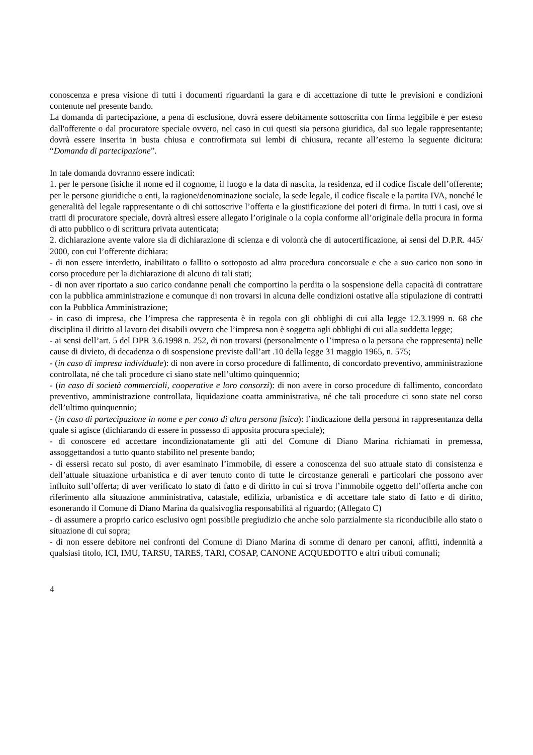conoscenza e presa visione di tutti i documenti riguardanti la gara e di accettazione di tutte le previsioni e condizioni contenute nel presente bando.
La domanda di partecipazione, a pena di esclusione, dovrà essere debitamente sottoscritta con firma leggibile e per esteso dall'offerente o dal procuratore speciale ovvero, nel caso in cui questi sia persona giuridica, dal suo legale rappresentante; dovrà essere inserita in busta chiusa e controfirmata sui lembi di chiusura, recante all’esterno la seguente dicitura: “Domanda di partecipazione”.
In tale domanda dovranno essere indicati:
1. per le persone fisiche il nome ed il cognome, il luogo e la data di nascita, la residenza, ed il codice fiscale dell’offerente; per le persone giuridiche o enti, la ragione/denominazione sociale, la sede legale, il codice fiscale e la partita IVA, nonché le generalità del legale rappresentante o di chi sottoscrive l’offerta e la giustificazione dei poteri di firma. In tutti i casi, ove si tratti di procuratore speciale, dovrà altresì essere allegato l’originale o la copia conforme all’originale della procura in forma di atto pubblico o di scrittura privata autenticata;
2. dichiarazione avente valore sia di dichiarazione di scienza e di volontà che di autocertificazione, ai sensi del D.P.R. 445/ 2000, con cui l’offerente dichiara:
- di non essere interdetto, inabilitato o fallito o sottoposto ad altra procedura concorsuale e che a suo carico non sono in corso procedure per la dichiarazione di alcuno di tali stati;
- di non aver riportato a suo carico condanne penali che comportino la perdita o la sospensione della capacità di contrattare con la pubblica amministrazione e comunque di non trovarsi in alcuna delle condizioni ostative alla stipulazione di contratti con la Pubblica Amministrazione;
- in caso di impresa, che l’impresa che rappresenta è in regola con gli obblighi di cui alla legge 12.3.1999 n. 68 che disciplina il diritto al lavoro dei disabili ovvero che l’impresa non è soggetta agli obblighi di cui alla suddetta legge;
- ai sensi dell’art. 5 del DPR 3.6.1998 n. 252, di non trovarsi (personalmente o l’impresa o la persona che rappresenta) nelle cause di divieto, di decadenza o di sospensione previste dall’art .10 della legge 31 maggio 1965, n. 575;
- (in caso di impresa individuale): di non avere in corso procedure di fallimento, di concordato preventivo, amministrazione controllata, né che tali procedure ci siano state nell’ultimo quinquennio;
- (in caso di società commerciali, cooperative e loro consorzi): di non avere in corso procedure di fallimento, concordato preventivo, amministrazione controllata, liquidazione coatta amministrativa, né che tali procedure ci sono state nel corso dell’ultimo quinquennio;
- (in caso di partecipazione in nome e per conto di altra persona fisica): l’indicazione della persona in rappresentanza della quale si agisce (dichiarando di essere in possesso di apposita procura speciale);
- di conoscere ed accettare incondizionatamente gli atti del Comune di Diano Marina richiamati in premessa, assoggettandosi a tutto quanto stabilito nel presente bando;
- di essersi recato sul posto, di aver esaminato l’immobile, di essere a conoscenza del suo attuale stato di consistenza e dell’attuale situazione urbanistica e di aver tenuto conto di tutte le circostanze generali e particolari che possono aver influito sull’offerta; di aver verificato lo stato di fatto e di diritto in cui si trova l’immobile oggetto dell’offerta anche con riferimento alla situazione amministrativa, catastale, edilizia, urbanistica e di accettare tale stato di fatto e di diritto, esonerando il Comune di Diano Marina da qualsivoglia responsabilità al riguardo; (Allegato C)
- di assumere a proprio carico esclusivo ogni possibile pregiudizio che anche solo parzialmente sia riconducibile allo stato o situazione di cui sopra;
- di non essere debitore nei confronti del Comune di Diano Marina di somme di denaro per canoni, affitti, indennità a qualsiasi titolo, ICI, IMU, TARSU, TARES, TARI, COSAP, CANONE ACQUEDOTTO e altri tributi comunali;
4